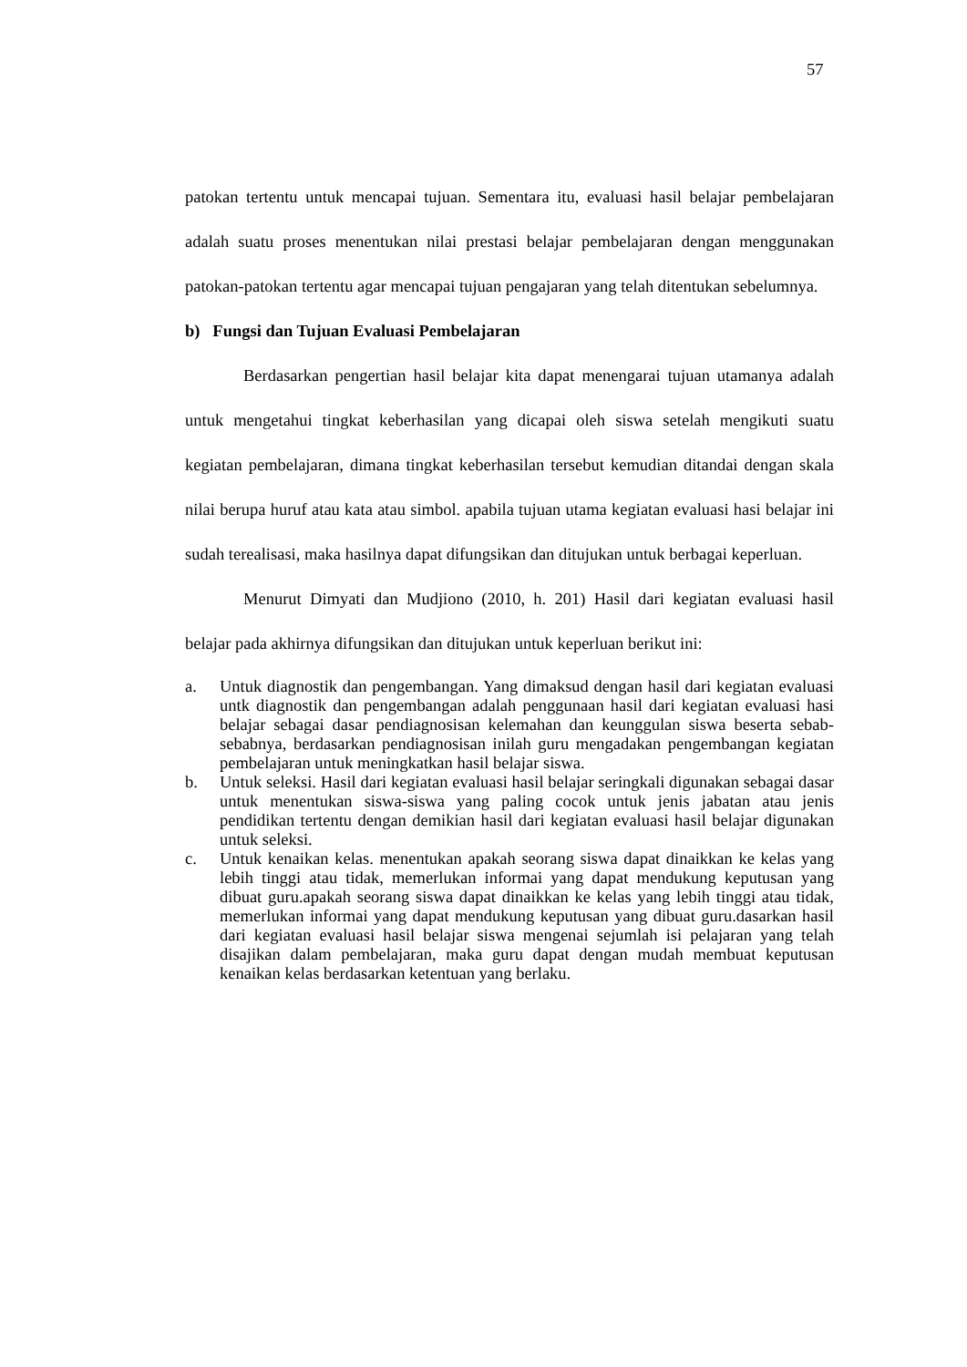57
patokan tertentu untuk mencapai tujuan. Sementara itu, evaluasi hasil belajar pembelajaran adalah suatu proses menentukan nilai prestasi belajar pembelajaran dengan menggunakan patokan-patokan tertentu agar mencapai tujuan pengajaran yang telah ditentukan sebelumnya.
b) Fungsi dan Tujuan Evaluasi Pembelajaran
Berdasarkan pengertian hasil belajar kita dapat menengarai tujuan utamanya adalah untuk mengetahui tingkat keberhasilan yang dicapai oleh siswa setelah mengikuti suatu kegiatan pembelajaran, dimana tingkat keberhasilan tersebut kemudian ditandai dengan skala nilai berupa huruf atau kata atau simbol. apabila tujuan utama kegiatan evaluasi hasi belajar ini sudah terealisasi, maka hasilnya dapat difungsikan dan ditujukan untuk berbagai keperluan.
Menurut Dimyati dan Mudjiono (2010, h. 201) Hasil dari kegiatan evaluasi hasil belajar pada akhirnya difungsikan dan ditujukan untuk keperluan berikut ini:
a. Untuk diagnostik dan pengembangan. Yang dimaksud dengan hasil dari kegiatan evaluasi untk diagnostik dan pengembangan adalah penggunaan hasil dari kegiatan evaluasi hasi belajar sebagai dasar pendiagnosisan kelemahan dan keunggulan siswa beserta sebab-sebabnya, berdasarkan pendiagnosisan inilah guru mengadakan pengembangan kegiatan pembelajaran untuk meningkatkan hasil belajar siswa.
b. Untuk seleksi. Hasil dari kegiatan evaluasi hasil belajar seringkali digunakan sebagai dasar untuk menentukan siswa-siswa yang paling cocok untuk jenis jabatan atau jenis pendidikan tertentu dengan demikian hasil dari kegiatan evaluasi hasil belajar digunakan untuk seleksi.
c. Untuk kenaikan kelas. menentukan apakah seorang siswa dapat dinaikkan ke kelas yang lebih tinggi atau tidak, memerlukan informai yang dapat mendukung keputusan yang dibuat guru.apakah seorang siswa dapat dinaikkan ke kelas yang lebih tinggi atau tidak, memerlukan informai yang dapat mendukung keputusan yang dibuat guru.dasarkan hasil dari kegiatan evaluasi hasil belajar siswa mengenai sejumlah isi pelajaran yang telah disajikan dalam pembelajaran, maka guru dapat dengan mudah membuat keputusan kenaikan kelas berdasarkan ketentuan yang berlaku.